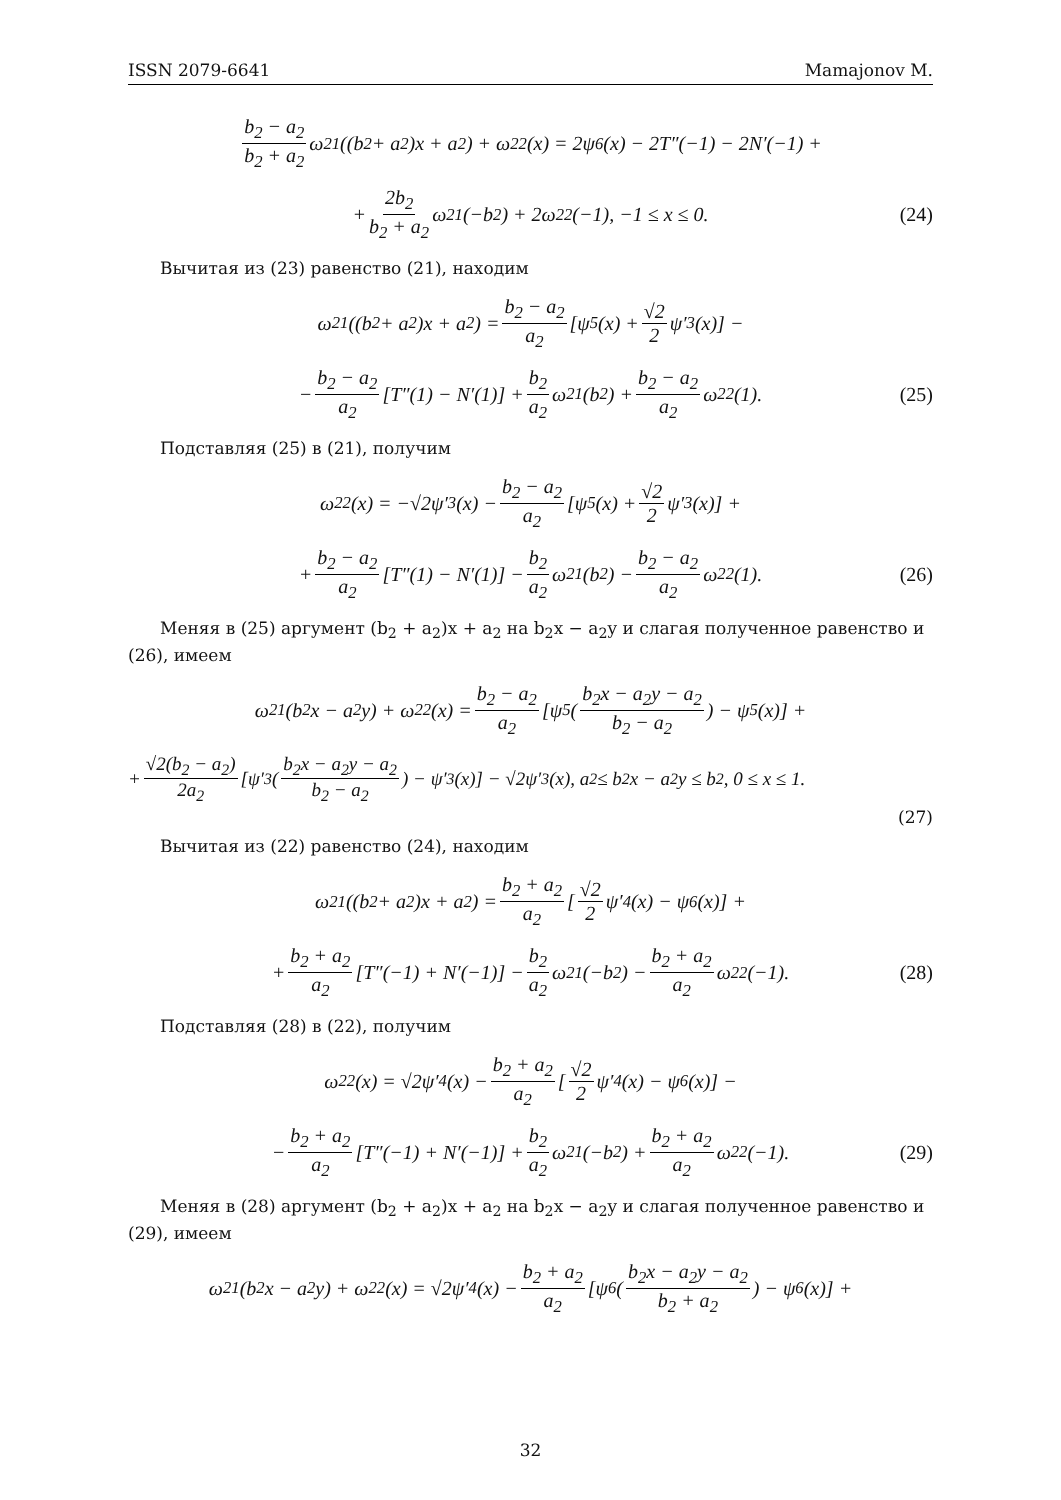ISSN 2079-6641 Mamajonov M.
b<sub>2</sub> − a<sub>2</sub> b<sub>2</sub> + a<sub>2</sub> ω<sub>21</sub>((b<sub>2</sub> + a<sub>2</sub>)x + a<sub>2</sub>) + ω<sub>22</sub>(x) = 2ψ<sub>6</sub>(x) − 2T″(−1) − 2N′(−1) +
+ 2b<sub>2</sub> b<sub>2</sub> + a<sub>2</sub> ω<sub>21</sub>(−b<sub>2</sub>) + 2ω<sub>22</sub>(−1), −1 ≤ x ≤ 0. (24)
Вычитая из (23) равенство (21), находим
ω<sub>21</sub>((b<sub>2</sub> + a<sub>2</sub>)x + a<sub>2</sub>) = b<sub>2</sub> − a<sub>2</sub> a<sub>2</sub> [ψ<sub>5</sub>(x) + √2 2 ψ′<sub>3</sub>(x)] −
− b<sub>2</sub> − a<sub>2</sub> a<sub>2</sub> [T″(1) − N′(1)] + b<sub>2</sub> a<sub>2</sub> ω<sub>21</sub>(b<sub>2</sub>) + b<sub>2</sub> − a<sub>2</sub> a<sub>2</sub> ω<sub>22</sub>(1). (25)
Подставляя (25) в (21), получим
ω<sub>22</sub>(x) = −√2ψ′<sub>3</sub>(x) − b<sub>2</sub> − a<sub>2</sub> a<sub>2</sub> [ψ<sub>5</sub>(x) + √2 2 ψ′<sub>3</sub>(x)] +
+ b<sub>2</sub> − a<sub>2</sub> a<sub>2</sub> [T″(1) − N′(1)] − b<sub>2</sub> a<sub>2</sub> ω<sub>21</sub>(b<sub>2</sub>) − b<sub>2</sub> − a<sub>2</sub> a<sub>2</sub> ω<sub>22</sub>(1). (26)
Меняя в (25) аргумент (b<sub>2</sub> + a<sub>2</sub>)x + a<sub>2</sub> на b<sub>2</sub>x − a<sub>2</sub>y и слагая полученное равенство и (26), имеем
ω<sub>21</sub>(b<sub>2</sub>x − a<sub>2</sub>y) + ω<sub>22</sub>(x) = b<sub>2</sub> − a<sub>2</sub> a<sub>2</sub> [ψ<sub>5</sub>(b<sub>2</sub>x − a<sub>2</sub>y − a<sub>2</sub> b<sub>2</sub> − a<sub>2</sub>) − ψ<sub>5</sub>(x)] +
+ √2(b<sub>2</sub> − a<sub>2</sub>) 2a<sub>2</sub> [ψ′<sub>3</sub>(b<sub>2</sub>x − a<sub>2</sub>y − a<sub>2</sub> b<sub>2</sub> − a<sub>2</sub>) − ψ′<sub>3</sub>(x)] − √2ψ′<sub>3</sub>(x), a<sub>2</sub> ≤ b<sub>2</sub>x − a<sub>2</sub>y ≤ b<sub>2</sub>, 0 ≤ x ≤ 1.
(27)
Вычитая из (22) равенство (24), находим
ω<sub>21</sub>((b<sub>2</sub> + a<sub>2</sub>)x + a<sub>2</sub>) = b<sub>2</sub> + a<sub>2</sub> a<sub>2</sub> [√2 2 ψ′<sub>4</sub>(x) − ψ<sub>6</sub>(x)] +
+ b<sub>2</sub> + a<sub>2</sub> a<sub>2</sub> [T″(−1) + N′(−1)] − b<sub>2</sub> a<sub>2</sub> ω<sub>21</sub>(−b<sub>2</sub>) − b<sub>2</sub> + a<sub>2</sub> a<sub>2</sub> ω<sub>22</sub>(−1). (28)
Подставляя (28) в (22), получим
ω<sub>22</sub>(x) = √2ψ′<sub>4</sub>(x) − b<sub>2</sub> + a<sub>2</sub> a<sub>2</sub> [√2 2 ψ′<sub>4</sub>(x) − ψ<sub>6</sub>(x)] −
− b<sub>2</sub> + a<sub>2</sub> a<sub>2</sub> [T″(−1) + N′(−1)] + b<sub>2</sub> a<sub>2</sub> ω<sub>21</sub>(−b<sub>2</sub>) + b<sub>2</sub> + a<sub>2</sub> a<sub>2</sub> ω<sub>22</sub>(−1). (29)
Меняя в (28) аргумент (b<sub>2</sub> + a<sub>2</sub>)x + a<sub>2</sub> на b<sub>2</sub>x − a<sub>2</sub>y и слагая полученное равенство и (29), имеем
ω<sub>21</sub>(b<sub>2</sub>x − a<sub>2</sub>y) + ω<sub>22</sub>(x) = √2ψ′<sub>4</sub>(x) − b<sub>2</sub> + a<sub>2</sub> a<sub>2</sub> [ψ<sub>6</sub>(b<sub>2</sub>x − a<sub>2</sub>y − a<sub>2</sub> b<sub>2</sub> + a<sub>2</sub>) − ψ<sub>6</sub>(x)] +
32